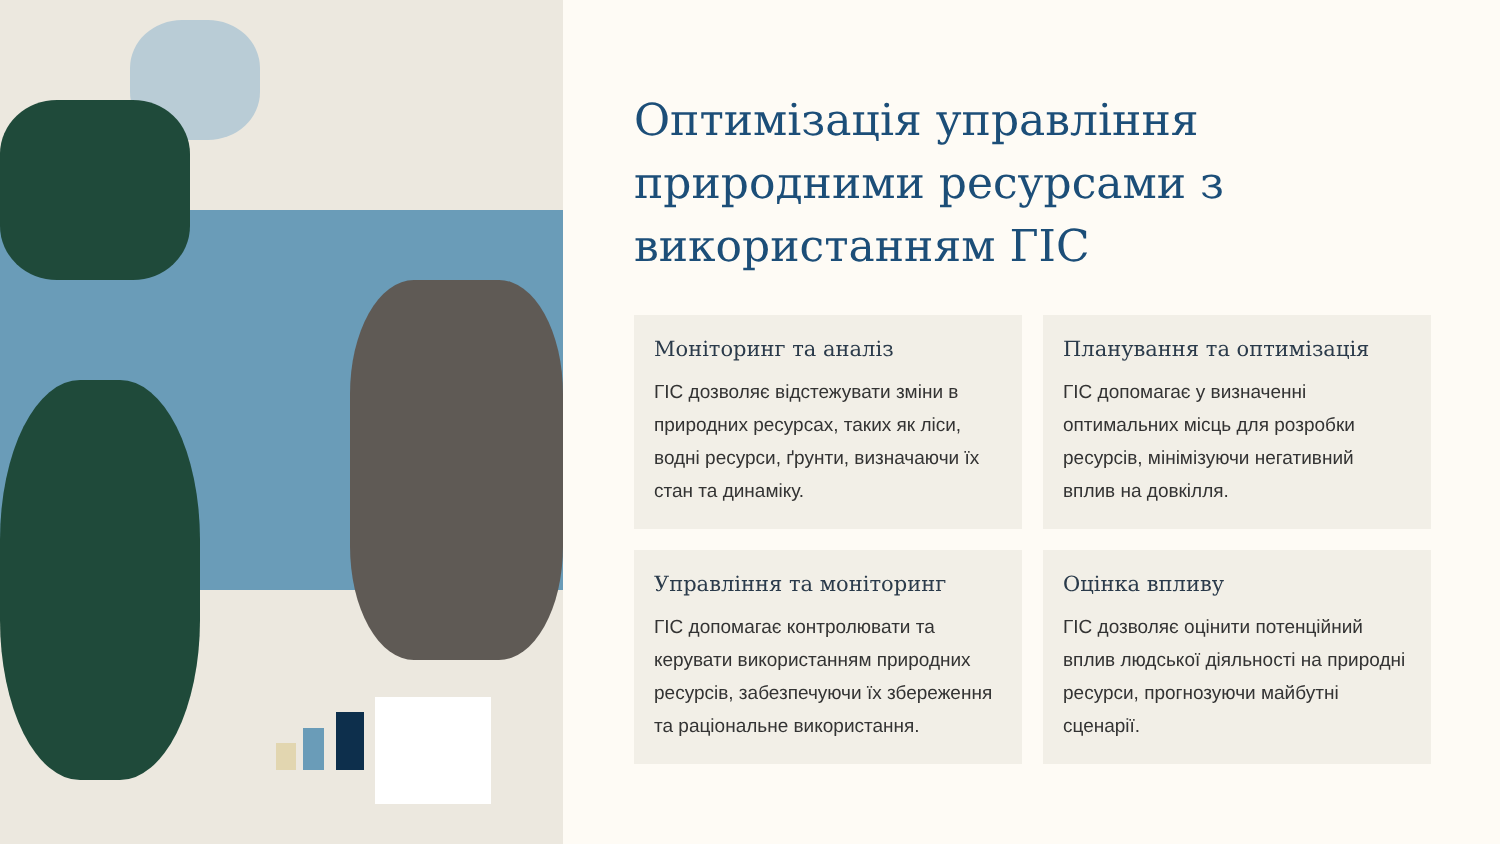Оптимізація управління природними ресурсами з використанням ГІС
Моніторинг та аналіз
ГІС дозволяє відстежувати зміни в природних ресурсах, таких як ліси, водні ресурси, ґрунти, визначаючи їх стан та динаміку.
Планування та оптимізація
ГІС допомагає у визначенні оптимальних місць для розробки ресурсів, мінімізуючи негативний вплив на довкілля.
Управління та моніторинг
ГІС допомагає контролювати та керувати використанням природних ресурсів, забезпечуючи їх збереження та раціональне використання.
Оцінка впливу
ГІС дозволяє оцінити потенційний вплив людської діяльності на природні ресурси, прогнозуючи майбутні сценарії.